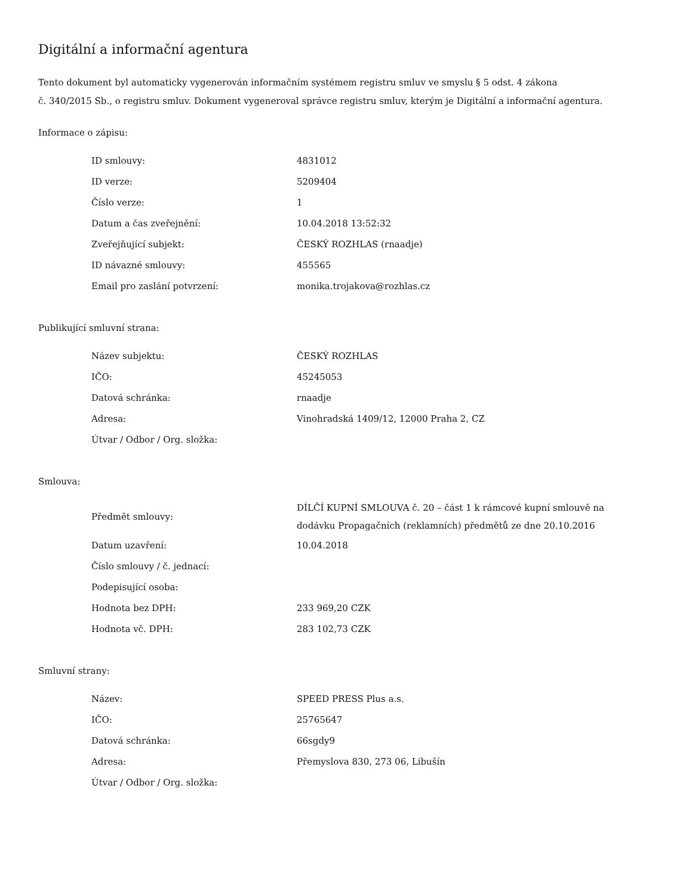Digitální a informační agentura
Tento dokument byl automaticky vygenerován informačním systémem registru smluv ve smyslu § 5 odst. 4 zákona
č. 340/2015 Sb., o registru smluv. Dokument vygeneroval správce registru smluv, kterým je Digitální a informační agentura.
Informace o zápisu:
| ID smlouvy: | 4831012 |
| ID verze: | 5209404 |
| Číslo verze: | 1 |
| Datum a čas zveřejnění: | 10.04.2018 13:52:32 |
| Zveřejňující subjekt: | ČESKÝ ROZHLAS (rnaadje) |
| ID návazné smlouvy: | 455565 |
| Email pro zaslání potvrzení: | monika.trojakova@rozhlas.cz |
Publikující smluvní strana:
| Název subjektu: | ČESKÝ ROZHLAS |
| IČO: | 45245053 |
| Datová schránka: | rnaadje |
| Adresa: | Vinohradská 1409/12, 12000 Praha 2, CZ |
| Útvar / Odbor / Org. složka: | |
Smlouva:
| Předmět smlouvy: | DÍLČÍ KUPNÍ SMLOUVA č. 20 – část 1 k rámcové kupní smlouvě na dodávku Propagačních (reklamních) předmětů ze dne 20.10.2016 |
| Datum uzavření: | 10.04.2018 |
| Číslo smlouvy / č. jednací: | |
| Podepisující osoba: | |
| Hodnota bez DPH: | 233 969,20 CZK |
| Hodnota vč. DPH: | 283 102,73 CZK |
Smluvní strany:
| Název: | SPEED PRESS Plus a.s. |
| IČO: | 25765647 |
| Datová schránka: | 66sgdy9 |
| Adresa: | Přemyslova 830, 273 06, Libušín |
| Útvar / Odbor / Org. složka: | |